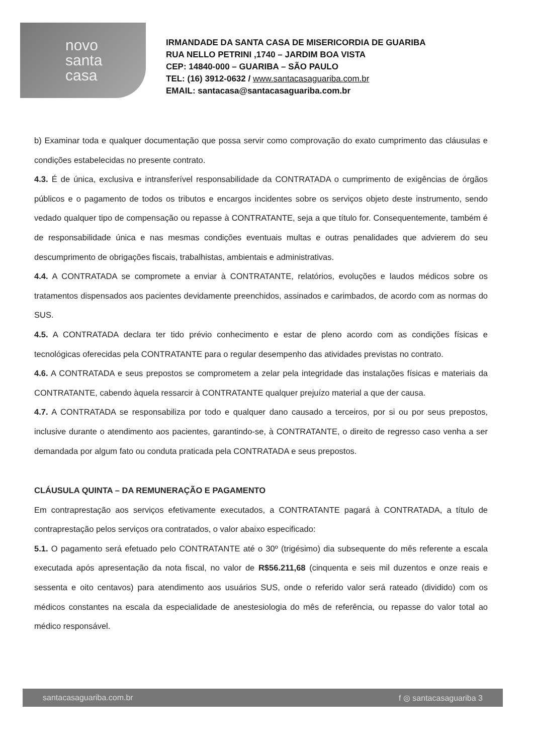novo
santa
casa
IRMANDADE DA SANTA CASA DE MISERICORDIA DE GUARIBA
RUA NELLO PETRINI ,1740 – JARDIM BOA VISTA
CEP: 14840-000 – GUARIBA – SÃO PAULO
TEL: (16) 3912-0632 / www.santacasaguariba.com.br
EMAIL: santacasa@santacasaguariba.com.br
b) Examinar toda e qualquer documentação que possa servir como comprovação do exato cumprimento das cláusulas e condições estabelecidas no presente contrato.
4.3. É de única, exclusiva e intransferível responsabilidade da CONTRATADA o cumprimento de exigências de órgãos públicos e o pagamento de todos os tributos e encargos incidentes sobre os serviços objeto deste instrumento, sendo vedado qualquer tipo de compensação ou repasse à CONTRATANTE, seja a que título for. Consequentemente, também é de responsabilidade única e nas mesmas condições eventuais multas e outras penalidades que advierem do seu descumprimento de obrigações fiscais, trabalhistas, ambientais e administrativas.
4.4. A CONTRATADA se compromete a enviar à CONTRATANTE, relatórios, evoluções e laudos médicos sobre os tratamentos dispensados aos pacientes devidamente preenchidos, assinados e carimbados, de acordo com as normas do SUS.
4.5. A CONTRATADA declara ter tido prévio conhecimento e estar de pleno acordo com as condições físicas e tecnológicas oferecidas pela CONTRATANTE para o regular desempenho das atividades previstas no contrato.
4.6. A CONTRATADA e seus prepostos se comprometem a zelar pela integridade das instalações físicas e materiais da CONTRATANTE, cabendo àquela ressarcir à CONTRATANTE qualquer prejuízo material a que der causa.
4.7. A CONTRATADA se responsabiliza por todo e qualquer dano causado a terceiros, por si ou por seus prepostos, inclusive durante o atendimento aos pacientes, garantindo-se, à CONTRATANTE, o direito de regresso caso venha a ser demandada por algum fato ou conduta praticada pela CONTRATADA e seus prepostos.
CLÁUSULA QUINTA – DA REMUNERAÇÃO E PAGAMENTO
Em contraprestação aos serviços efetivamente executados, a CONTRATANTE pagará à CONTRATADA, a título de contraprestação pelos serviços ora contratados, o valor abaixo especificado:
5.1. O pagamento será efetuado pelo CONTRATANTE até o 30º (trigésimo) dia subsequente do mês referente a escala executada após apresentação da nota fiscal, no valor de R$56.211,68 (cinquenta e seis mil duzentos e onze reais e sessenta e oito centavos) para atendimento aos usuários SUS, onde o referido valor será rateado (dividido) com os médicos constantes na escala da especialidade de anestesiologia do mês de referência, ou repasse do valor total ao médico responsável.
santacasaguariba.com.br f ◎ santacasaguariba 3